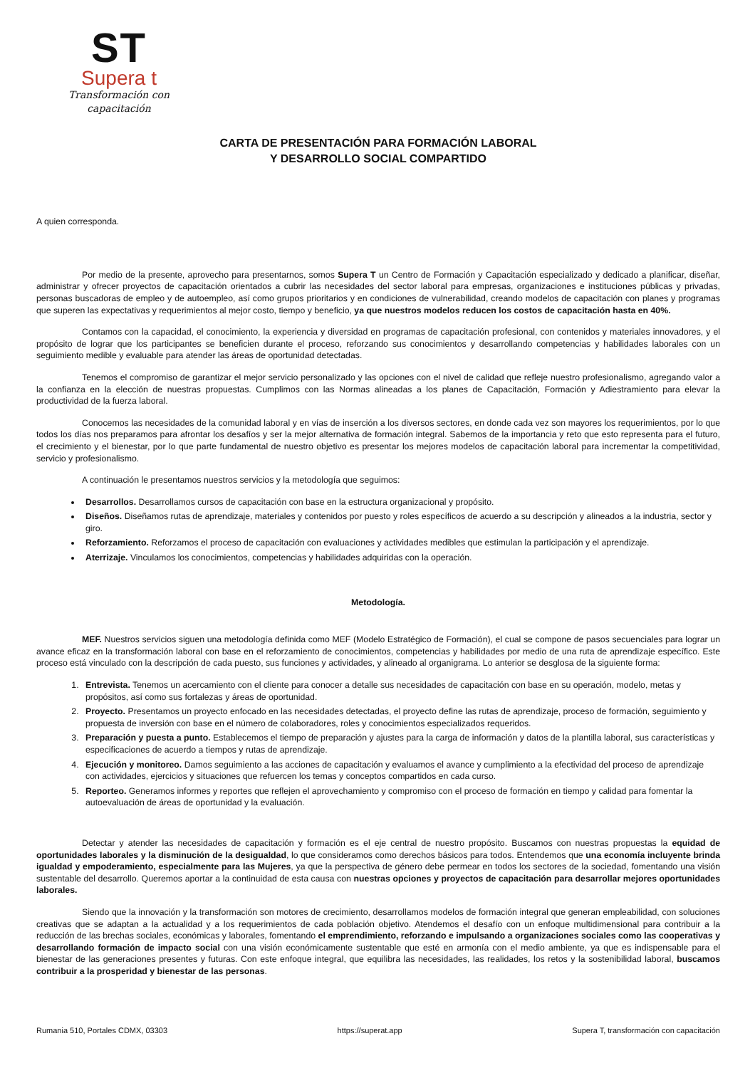ST
Supera t
Transformación con capacitación
CARTA DE PRESENTACIÓN PARA FORMACIÓN LABORAL
Y DESARROLLO SOCIAL COMPARTIDO
A quien corresponda.
Por medio de la presente, aprovecho para presentarnos, somos Supera T un Centro de Formación y Capacitación especializado y dedicado a planificar, diseñar, administrar y ofrecer proyectos de capacitación orientados a cubrir las necesidades del sector laboral para empresas, organizaciones e instituciones públicas y privadas, personas buscadoras de empleo y de autoempleo, así como grupos prioritarios y en condiciones de vulnerabilidad, creando modelos de capacitación con planes y programas que superen las expectativas y requerimientos al mejor costo, tiempo y beneficio, ya que nuestros modelos reducen los costos de capacitación hasta en 40%.
Contamos con la capacidad, el conocimiento, la experiencia y diversidad en programas de capacitación profesional, con contenidos y materiales innovadores, y el propósito de lograr que los participantes se beneficien durante el proceso, reforzando sus conocimientos y desarrollando competencias y habilidades laborales con un seguimiento medible y evaluable para atender las áreas de oportunidad detectadas.
Tenemos el compromiso de garantizar el mejor servicio personalizado y las opciones con el nivel de calidad que refleje nuestro profesionalismo, agregando valor a la confianza en la elección de nuestras propuestas. Cumplimos con las Normas alineadas a los planes de Capacitación, Formación y Adiestramiento para elevar la productividad de la fuerza laboral.
Conocemos las necesidades de la comunidad laboral y en vías de inserción a los diversos sectores, en donde cada vez son mayores los requerimientos, por lo que todos los días nos preparamos para afrontar los desafíos y ser la mejor alternativa de formación integral. Sabemos de la importancia y reto que esto representa para el futuro, el crecimiento y el bienestar, por lo que parte fundamental de nuestro objetivo es presentar los mejores modelos de capacitación laboral para incrementar la competitividad, servicio y profesionalismo.
A continuación le presentamos nuestros servicios y la metodología que seguimos:
Desarrollos. Desarrollamos cursos de capacitación con base en la estructura organizacional y propósito.
Diseños. Diseñamos rutas de aprendizaje, materiales y contenidos por puesto y roles específicos de acuerdo a su descripción y alineados a la industria, sector y giro.
Reforzamiento. Reforzamos el proceso de capacitación con evaluaciones y actividades medibles que estimulan la participación y el aprendizaje.
Aterrizaje. Vinculamos los conocimientos, competencias y habilidades adquiridas con la operación.
Metodología.
MEF. Nuestros servicios siguen una metodología definida como MEF (Modelo Estratégico de Formación), el cual se compone de pasos secuenciales para lograr un avance eficaz en la transformación laboral con base en el reforzamiento de conocimientos, competencias y habilidades por medio de una ruta de aprendizaje específico. Este proceso está vinculado con la descripción de cada puesto, sus funciones y actividades, y alineado al organigrama. Lo anterior se desglosa de la siguiente forma:
1. Entrevista. Tenemos un acercamiento con el cliente para conocer a detalle sus necesidades de capacitación con base en su operación, modelo, metas y propósitos, así como sus fortalezas y áreas de oportunidad.
2. Proyecto. Presentamos un proyecto enfocado en las necesidades detectadas, el proyecto define las rutas de aprendizaje, proceso de formación, seguimiento y propuesta de inversión con base en el número de colaboradores, roles y conocimientos especializados requeridos.
3. Preparación y puesta a punto. Establecemos el tiempo de preparación y ajustes para la carga de información y datos de la plantilla laboral, sus características y especificaciones de acuerdo a tiempos y rutas de aprendizaje.
4. Ejecución y monitoreo. Damos seguimiento a las acciones de capacitación y evaluamos el avance y cumplimiento a la efectividad del proceso de aprendizaje con actividades, ejercicios y situaciones que refuercen los temas y conceptos compartidos en cada curso.
5. Reporteo. Generamos informes y reportes que reflejen el aprovechamiento y compromiso con el proceso de formación en tiempo y calidad para fomentar la autoevaluación de áreas de oportunidad y la evaluación.
Detectar y atender las necesidades de capacitación y formación es el eje central de nuestro propósito. Buscamos con nuestras propuestas la equidad de oportunidades laborales y la disminución de la desigualdad, lo que consideramos como derechos básicos para todos. Entendemos que una economía incluyente brinda igualdad y empoderamiento, especialmente para las Mujeres, ya que la perspectiva de género debe permear en todos los sectores de la sociedad, fomentando una visión sustentable del desarrollo. Queremos aportar a la continuidad de esta causa con nuestras opciones y proyectos de capacitación para desarrollar mejores oportunidades laborales.
Siendo que la innovación y la transformación son motores de crecimiento, desarrollamos modelos de formación integral que generan empleabilidad, con soluciones creativas que se adaptan a la actualidad y a los requerimientos de cada población objetivo. Atendemos el desafío con un enfoque multidimensional para contribuir a la reducción de las brechas sociales, económicas y laborales, fomentando el emprendimiento, reforzando e impulsando a organizaciones sociales como las cooperativas y desarrollando formación de impacto social con una visión económicamente sustentable que esté en armonía con el medio ambiente, ya que es indispensable para el bienestar de las generaciones presentes y futuras. Con este enfoque integral, que equilibra las necesidades, las realidades, los retos y la sostenibilidad laboral, buscamos contribuir a la prosperidad y bienestar de las personas.
Rumania 510, Portales CDMX, 03303 https://superat.app Supera T, transformación con capacitación